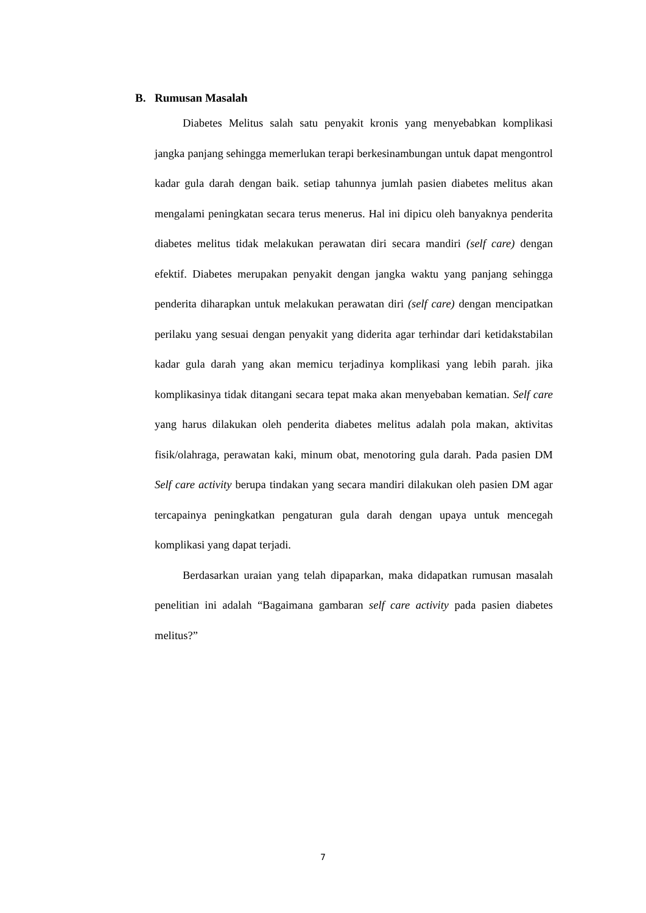B. Rumusan Masalah
Diabetes Melitus salah satu penyakit kronis yang menyebabkan komplikasi jangka panjang sehingga memerlukan terapi berkesinambungan untuk dapat mengontrol kadar gula darah dengan baik. setiap tahunnya jumlah pasien diabetes melitus akan mengalami peningkatan secara terus menerus. Hal ini dipicu oleh banyaknya penderita diabetes melitus tidak melakukan perawatan diri secara mandiri (self care) dengan efektif. Diabetes merupakan penyakit dengan jangka waktu yang panjang sehingga penderita diharapkan untuk melakukan perawatan diri (self care) dengan mencipatkan perilaku yang sesuai dengan penyakit yang diderita agar terhindar dari ketidakstabilan kadar gula darah yang akan memicu terjadinya komplikasi yang lebih parah. jika komplikasinya tidak ditangani secara tepat maka akan menyebaban kematian. Self care yang harus dilakukan oleh penderita diabetes melitus adalah pola makan, aktivitas fisik/olahraga, perawatan kaki, minum obat, menotoring gula darah. Pada pasien DM Self care activity berupa tindakan yang secara mandiri dilakukan oleh pasien DM agar tercapainya peningkatkan pengaturan gula darah dengan upaya untuk mencegah komplikasi yang dapat terjadi.
Berdasarkan uraian yang telah dipaparkan, maka didapatkan rumusan masalah penelitian ini adalah “Bagaimana gambaran self care activity pada pasien diabetes melitus?”
7